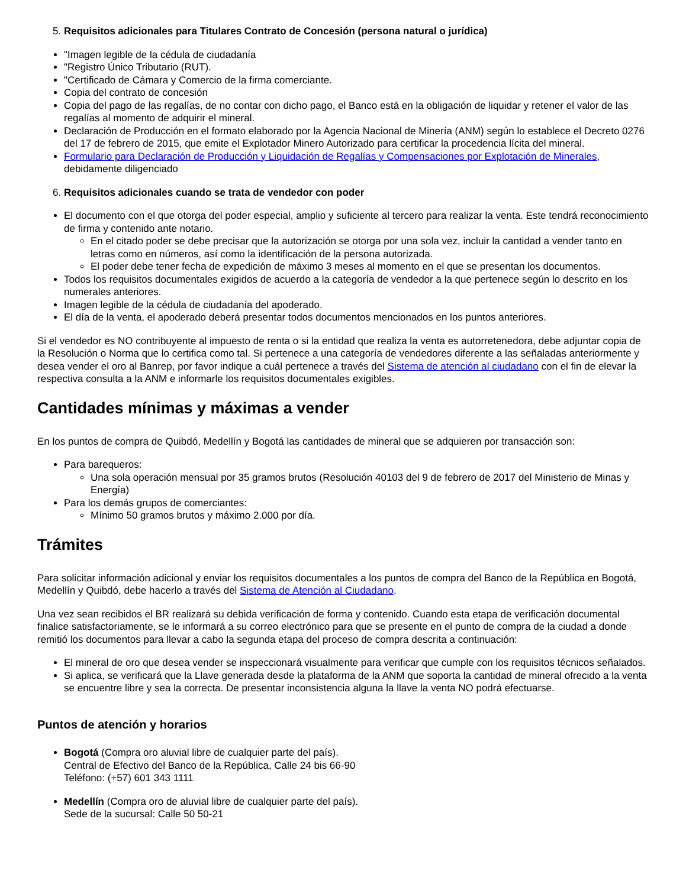5. Requisitos adicionales para Titulares Contrato de Concesión (persona natural o jurídica)
"Imagen legible de la cédula de ciudadanía
"Registro Único Tributario (RUT).
"Certificado de Cámara y Comercio de la firma comerciante.
Copia del contrato de concesión
Copia del pago de las regalías, de no contar con dicho pago, el Banco está en la obligación de liquidar y retener el valor de las regalías al momento de adquirir el mineral.
Declaración de Producción en el formato elaborado por la Agencia Nacional de Minería (ANM) según lo establece el Decreto 0276 del 17 de febrero de 2015, que emite el Explotador Minero Autorizado para certificar la procedencia lícita del mineral.
Formulario para Declaración de Producción y Liquidación de Regalías y Compensaciones por Explotación de Minerales, debidamente diligenciado
6. Requisitos adicionales cuando se trata de vendedor con poder
El documento con el que otorga del poder especial, amplio y suficiente al tercero para realizar la venta. Este tendrá reconocimiento de firma y contenido ante notario.
En el citado poder se debe precisar que la autorización se otorga por una sola vez, incluir la cantidad a vender tanto en letras como en números, así como la identificación de la persona autorizada.
El poder debe tener fecha de expedición de máximo 3 meses al momento en el que se presentan los documentos.
Todos los requisitos documentales exigidos de acuerdo a la categoría de vendedor a la que pertenece según lo descrito en los numerales anteriores.
Imagen legible de la cédula de ciudadanía del apoderado.
El día de la venta, el apoderado deberá presentar todos documentos mencionados en los puntos anteriores.
Si el vendedor es NO contribuyente al impuesto de renta o si la entidad que realiza la venta es autorretenedora, debe adjuntar copia de la Resolución o Norma que lo certifica como tal. Si pertenece a una categoría de vendedores diferente a las señaladas anteriormente y desea vender el oro al Banrep, por favor indique a cuál pertenece a través del Sistema de atención al ciudadano con el fin de elevar la respectiva consulta a la ANM e informarle los requisitos documentales exigibles.
Cantidades mínimas y máximas a vender
En los puntos de compra de Quibdó, Medellín y Bogotá las cantidades de mineral que se adquieren por transacción son:
Para barequeros:
Una sola operación mensual por 35 gramos brutos (Resolución 40103 del 9 de febrero de 2017 del Ministerio de Minas y Energía)
Para los demás grupos de comerciantes:
Mínimo 50 gramos brutos y máximo 2.000 por día.
Trámites
Para solicitar información adicional y enviar los requisitos documentales a los puntos de compra del Banco de la República en Bogotá, Medellín y Quibdó, debe hacerlo a través del Sistema de Atención al Ciudadano.
Una vez sean recibidos el BR realizará su debida verificación de forma y contenido. Cuando esta etapa de verificación documental finalice satisfactoriamente, se le informará a su correo electrónico para que se presente en el punto de compra de la ciudad a donde remitió los documentos para llevar a cabo la segunda etapa del proceso de compra descrita a continuación:
El mineral de oro que desea vender se inspeccionará visualmente para verificar que cumple con los requisitos técnicos señalados.
Si aplica, se verificará que la Llave generada desde la plataforma de la ANM que soporta la cantidad de mineral ofrecido a la venta se encuentre libre y sea la correcta. De presentar inconsistencia alguna la llave la venta NO podrá efectuarse.
Puntos de atención y horarios
Bogotá (Compra oro aluvial libre de cualquier parte del país).
Central de Efectivo del Banco de la República, Calle 24 bis 66-90
Teléfono: (+57) 601 343 1111
Medellín (Compra oro de aluvial libre de cualquier parte del país).
Sede de la sucursal: Calle 50 50-21